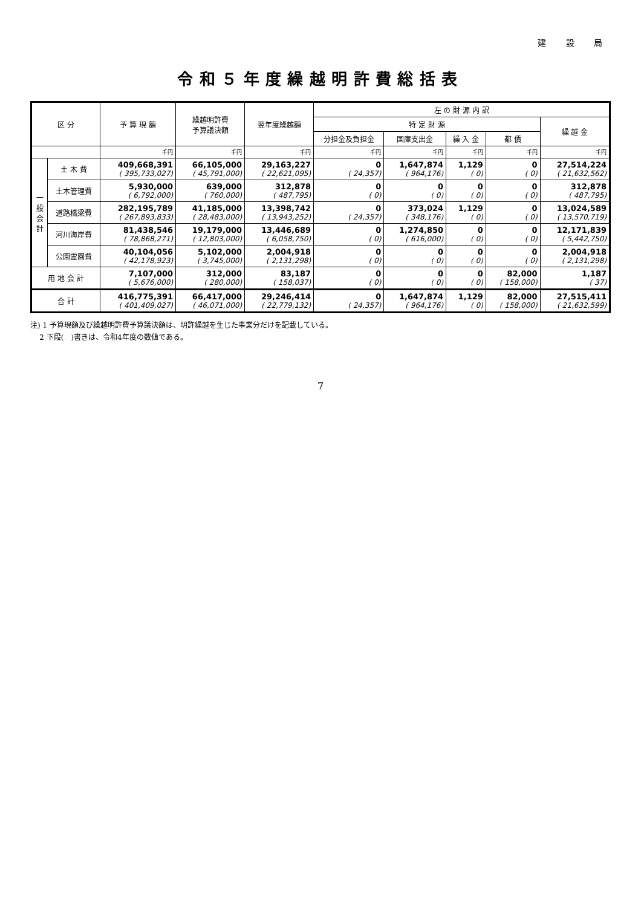建 設 局
令和５年度繰越明許費総括表
| 区 分 | | 予 算 現 額 | 繰越明許費 予算議決額 | 翌年度繰越額 | 左 の 財 源 内 訳 | | | | |
| --- | --- | --- | --- | --- | --- | --- | --- | --- | --- |
| | | | | | 特 定 財 源 | | | | 繰 越 金 |
| | | | | | 分担金及負担金 | 国庫支出金 | 繰 入 金 | 都 債 | |
| | | 千円 | 千円 | 千円 | 千円 | 千円 | 千円 | 千円 | 千円 |
| 一 般 会 計 | 土 木 費 | 409,668,391 ( 395,733,027) | 66,105,000 ( 45,791,000) | 29,163,227 ( 22,621,095) | 0 ( 24,357) | 1,647,874 ( 964,176) | 1,129 ( 0) | 0 ( 0) | 27,514,224 ( 21,632,562) |
| | 土木管理費 | 5,930,000 ( 6,792,000) | 639,000 ( 760,000) | 312,878 ( 487,795) | 0 ( 0) | 0 ( 0) | 0 ( 0) | 0 ( 0) | 312,878 ( 487,795) |
| | 道路橋梁費 | 282,195,789 ( 267,893,833) | 41,185,000 ( 28,483,000) | 13,398,742 ( 13,943,252) | 0 ( 24,357) | 373,024 ( 348,176) | 1,129 ( 0) | 0 ( 0) | 13,024,589 ( 13,570,719) |
| | 河川海岸費 | 81,438,546 ( 78,868,271) | 19,179,000 ( 12,803,000) | 13,446,689 ( 6,058,750) | 0 ( 0) | 1,274,850 ( 616,000) | 0 ( 0) | 0 ( 0) | 12,171,839 ( 5,442,750) |
| | 公園霊園費 | 40,104,056 ( 42,178,923) | 5,102,000 ( 3,745,000) | 2,004,918 ( 2,131,298) | 0 ( 0) | 0 ( 0) | 0 ( 0) | 0 ( 0) | 2,004,918 ( 2,131,298) |
| 用 地 会 計 | | 7,107,000 ( 5,676,000) | 312,000 ( 280,000) | 83,187 ( 158,037) | 0 ( 0) | 0 ( 0) | 0 ( 0) | 82,000 ( 158,000) | 1,187 ( 37) |
| 合 計 | | 416,775,391 ( 401,409,027) | 66,417,000 ( 46,071,000) | 29,246,414 ( 22,779,132) | 0 ( 24,357) | 1,647,874 ( 964,176) | 1,129 ( 0) | 82,000 ( 158,000) | 27,515,411 ( 21,632,599) |
注) 1 予算現額及び繰越明許費予算議決額は、明許繰越を生じた事業分だけを記載している。
2 下段(　)書きは、令和4年度の数値である。
7